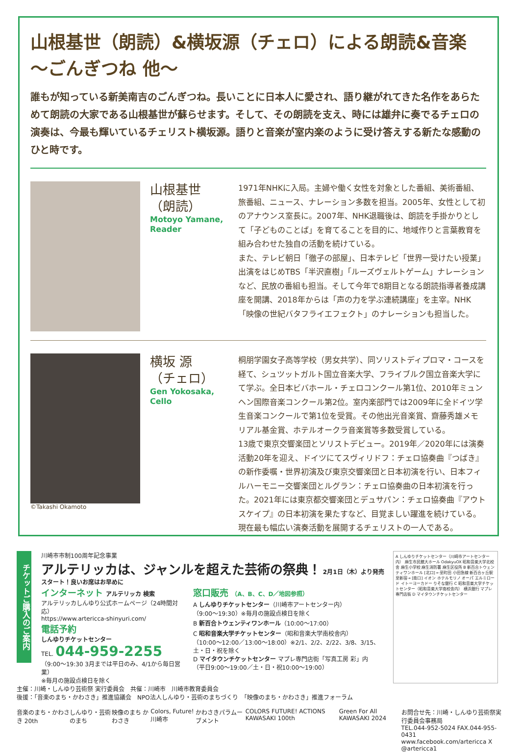山根基世（朗読）&横坂源（チェロ）による朗読&音楽
～ごんぎつね 他～
誰もが知っている新美南吉のごんぎつね。長いことに日本人に愛され、語り継がれてきた名作をあらためて朗読の大家である山根基世が蘇らせます。そして、その朗読を支え、時には雄弁に奏でるチェロの演奏は、今最も輝いているチェリスト横坂源。語りと音楽が室内楽のように受け答えする新たな感動のひと時です。
山根基世
（朗読）
Motoyo Yamane,
Reader
1971年NHKに入局。主婦や働く女性を対象とした番組、美術番組、旅番組、ニュース、ナレーション多数を担当。2005年、女性として初のアナウンス室長に。2007年、NHK退職後は、朗読を手掛かりとして「子どものことば」を育てることを目的に、地域作りと言葉教育を組み合わせた独自の活動を続けている。
また、テレビ朝日「徹子の部屋」、日本テレビ「世界一受けたい授業」出演をはじめTBS「半沢直樹」「ルーズヴェルトゲーム」ナレーションなど、民放の番組も担当。そして今年で8期目となる朗読指導者養成講座を開講、2018年からは「声の力を学ぶ連続講座」を主宰。NHK「映像の世紀バタフライエフェクト」のナレーションも担当した。
©Takashi Okamoto
横坂 源
（チェロ）
Gen Yokosaka,
Cello
桐朋学園女子高等学校（男女共学）、同ソリストディプロマ・コースを経て、シュツットガルト国立音楽大学、フライブルク国立音楽大学にて学ぶ。全日本ビバホール・チェロコンクール第1位、2010年ミュンヘン国際音楽コンクール第2位。室内楽部門では2009年に全ドイツ学生音楽コンクールで第1位を受賞。その他出光音楽賞、齋藤秀雄メモリアル基金賞、ホテルオークラ音楽賞等多数受賞している。
13歳で東京交響楽団とソリストデビュー。2019年／2020年には演奏活動20年を迎え、ドイツにてスヴィリドフ：チェロ協奏曲『つばき』の新作委嘱・世界初演及び東京交響楽団と日本初演を行い、日本フィルハーモニー交響楽団とルグラン：チェロ協奏曲の日本初演を行った。2021年には東京都交響楽団とデュサパン：チェロ協奏曲『アウトスケイプ』の日本初演を果たすなど、目覚ましい躍進を続けている。現在最も幅広い演奏活動を展開するチェリストの一人である。
チケットご購入のご案内
川崎市市制100周年記念事業
アルテリッカは、ジャンルを超えた芸術の祭典！ 2月1日（木）より発売スタート！良いお席はお早めに
インターネット アルテリッカ 検索
アルテリッカしんゆり公式ホームページ（24時間対応）
https://www.artericca-shinyuri.com/
電話予約
しんゆりチケットセンター
TEL. 044-959-2255
（9:00～19:30 3月までは平日のみ、4/1から毎日営業）
※毎月の施設点検日を除く
窓口販売 （A、B、C、D／地図参照）
A しんゆりチケットセンター（川崎市アートセンター内）
（9:00～19:30）※毎月の施設点検日を除く
B 新百合トウェンティワンホール（10:00～17:00）
C 昭和音楽大学チケットセンター（昭和音楽大学南校舎内）
（10:00～12:00／13:00～18:00）※2/1、2/2、2/22、3/8、3/15、土・日・祝を除く
D マイタウンチケットセンター マプレ専門店街「写真工房 彩」内
（平日9:00～19:00／土・日・祝10:00～19:00）
主催：川崎・しんゆり芸術祭 実行委員会　共催：川崎市　川崎市教育委員会
後援：「音楽のまち・かわさき」推進協議会　NPO法人しんゆり・芸術のまちづくり　「映像のまち・かわさき」推進フォーラム
音楽のまち・かわさき 20th しんゆり・芸術のまち 映像のまち かわさき Colors, Future! 川崎市 かわさきパラムーブメント COLORS FUTURE! ACTIONS KAWASAKI 100th Green For All KAWASAKI 2024 お問合せ先：川崎・しんゆり芸術祭実行委員会事務局
TEL.044-952-5024 FAX.044-955-0431
www.facebook.com/artericca X @artericca1
A しんゆりチケットセンター（川崎市アートセンター内） 麻生市民館大ホール OdakyuOX 昭和音楽大学北校舎 麻生小学校 麻生消防署 麻生区役所 B 新百合トウェンティワンホール [北口] ←至町田 小田急線 新百合ヶ丘駅 至新宿→ [南口] イオン ホテルモリノ オーパ エルミロード イトーヨーカドー りそな銀行 C 昭和音楽大学チケットセンター（昭和音楽大学南校舎内） 横浜銀行 マプレ専門店街 D マイタウンチケットセンター